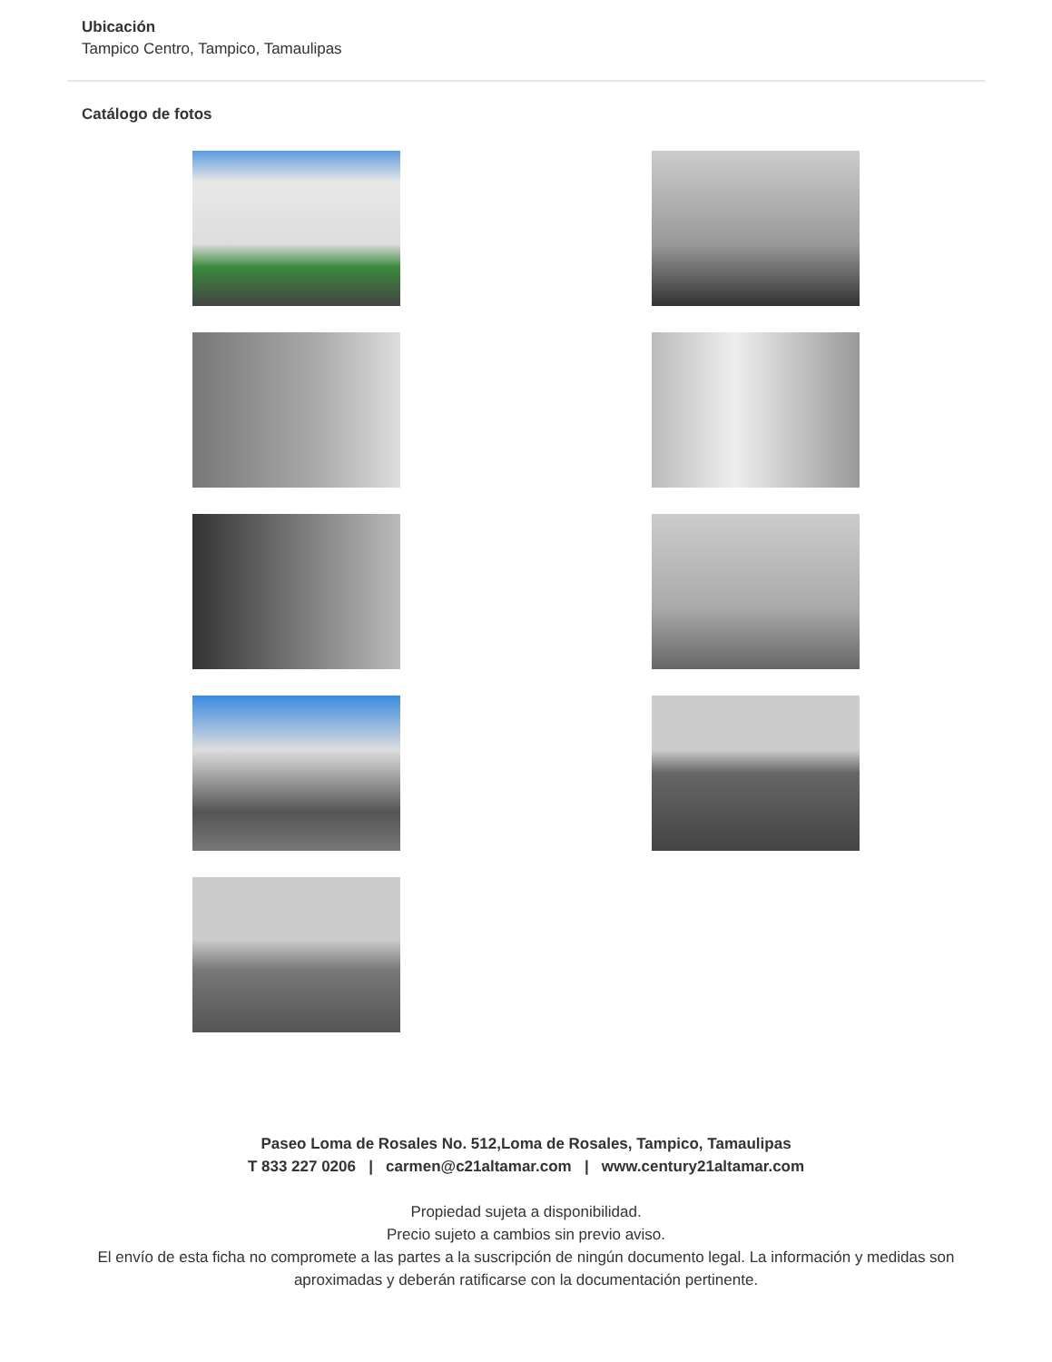Ubicación
Tampico Centro, Tampico, Tamaulipas
Catálogo de fotos
Paseo Loma de Rosales No. 512,Loma de Rosales, Tampico, Tamaulipas
T 833 227 0206 | carmen@c21altamar.com | www.century21altamar.com
Propiedad sujeta a disponibilidad.
Precio sujeto a cambios sin previo aviso.
El envío de esta ficha no compromete a las partes a la suscripción de ningún documento legal. La información y medidas son aproximadas y deberán ratificarse con la documentación pertinente.